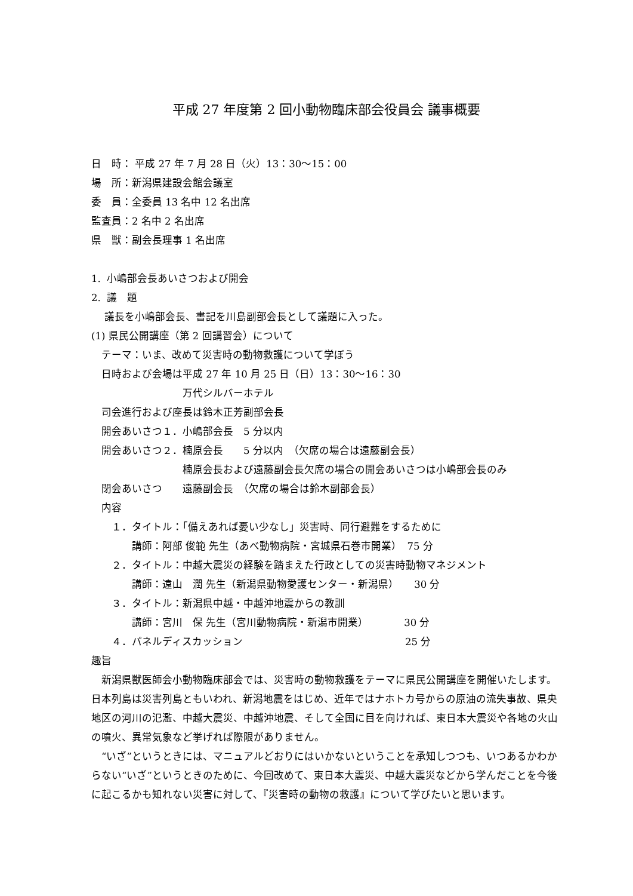平成 27 年度第 2 回小動物臨床部会役員会 議事概要
日　時： 平成 27 年 7 月 28 日（火）13：30～15：00
場　所：新潟県建設会館会議室
委　員：全委員 13 名中 12 名出席
監査員：2 名中 2 名出席
県　獣：副会長理事 1 名出席
1. 小嶋部会長あいさつおよび開会
2. 議　題
　 議長を小嶋部会長、書記を川島副部会長として議題に入った。
(1) 県民公開講座（第 2 回講習会）について
　テーマ：いま、改めて災害時の動物救護について学ぼう
　日時および会場は平成 27 年 10 月 25 日（日）13：30～16：30
　　　　　　　　　万代シルバーホテル
　司会進行および座長は鈴木正芳副部会長
　開会あいさつ１．小嶋部会長　5 分以内
　開会あいさつ２．楠原会長　　5 分以内　（欠席の場合は遠藤副会長）
　　　　　　　　　楠原会長および遠藤副会長欠席の場合の開会あいさつは小嶋部会長のみ
　閉会あいさつ　　遠藤副会長　（欠席の場合は鈴木副部会長）
　内容
　　１．タイトル：「備えあれば憂い少なし」災害時、同行避難をするために
　　　　講師：阿部 俊範 先生（あべ動物病院・宮城県石巻市開業）　75 分
　　２．タイトル：中越大震災の経験を踏まえた行政としての災害時動物マネジメント
　　　　講師：遠山　潤 先生（新潟県動物愛護センター・新潟県）　　30 分
　　３．タイトル：新潟県中越・中越沖地震からの教訓
　　　　講師：宮川　保 先生（宮川動物病院・新潟市開業）　　　　30 分
　　４．パネルディスカッション　　　　　　　　　　　　　　　　25 分
趣旨
　新潟県獣医師会小動物臨床部会では、災害時の動物救護をテーマに県民公開講座を開催いたします。日本列島は災害列島ともいわれ、新潟地震をはじめ、近年ではナホトカ号からの原油の流失事故、県央地区の河川の氾濫、中越大震災、中越沖地震、そして全国に目を向ければ、東日本大震災や各地の火山の噴火、異常気象など挙げれば際限がありません。
　“いざ”というときには、マニュアルどおりにはいかないということを承知しつつも、いつあるかわからない“いざ”というときのために、今回改めて、東日本大震災、中越大震災などから学んだことを今後に起こるかも知れない災害に対して、『災害時の動物の救護』について学びたいと思います。